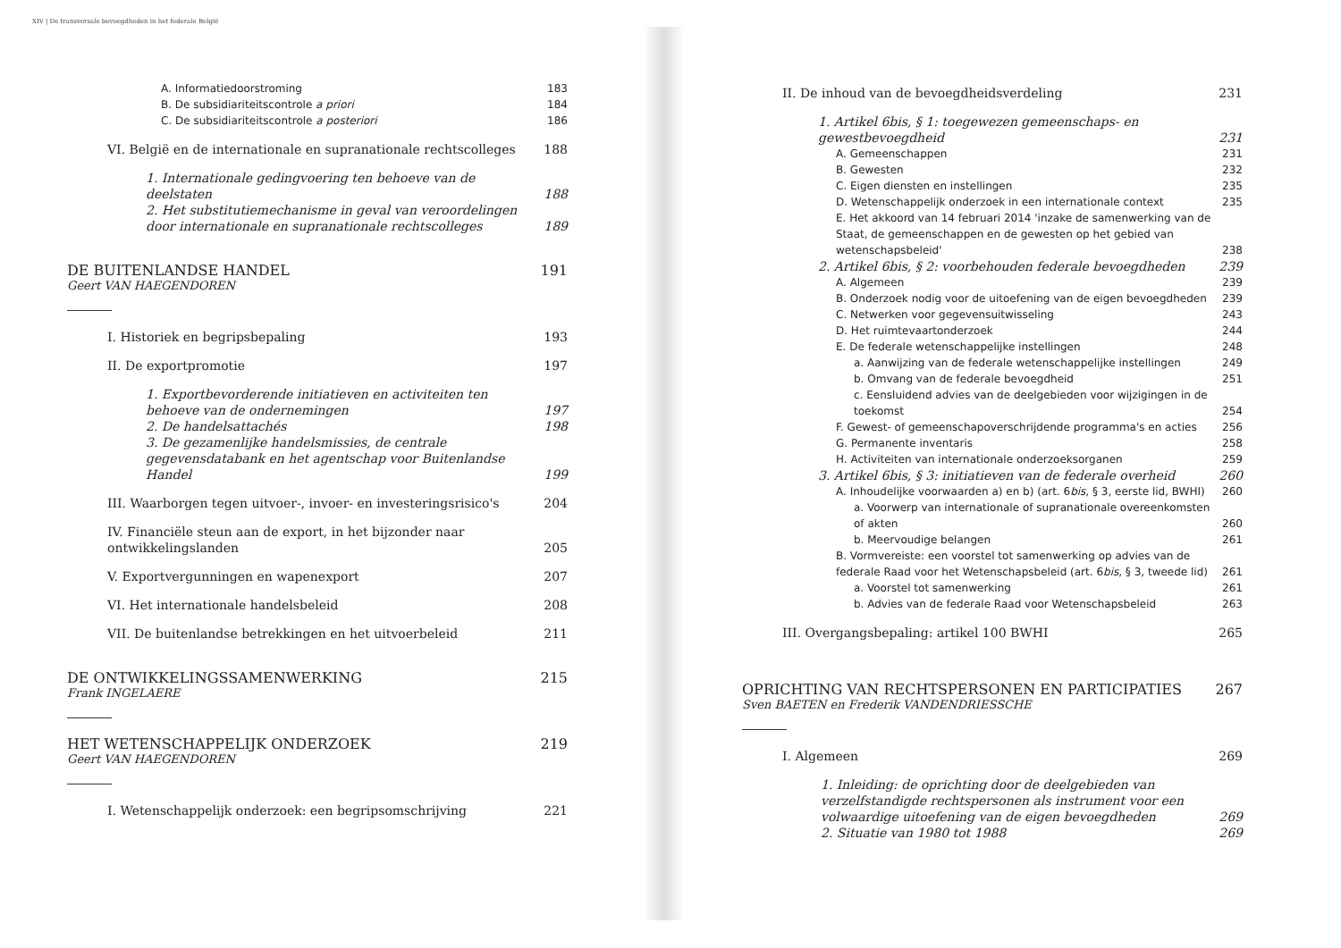XIV | De transversale bevoegdheden in het federale België
A. Informatiedoorstroming 183
B. De subsidiariteitscontrole a priori 184
C. De subsidiariteitscontrole a posteriori 186
VI. België en de internationale en supranationale rechtscolleges 188
1. Internationale gedingvoering ten behoeve van de deelstaten 188
2. Het substitutiemechanisme in geval van veroordelingen door internationale en supranationale rechtscolleges 189
DE BUITENLANDSE HANDEL 191
Geert VAN HAEGENDOREN
I. Historiek en begripsbepaling 193
II. De exportpromotie 197
1. Exportbevorderende initiatieven en activiteiten ten behoeve van de ondernemingen 197
2. De handelsattachés 198
3. De gezamenlijke handelsmissies, de centrale gegevensdatabank en het agentschap voor Buitenlandse Handel 199
III. Waarborgen tegen uitvoer-, invoer- en investeringsrisico's 204
IV. Financiële steun aan de export, in het bijzonder naar ontwikkelingslanden 205
V. Exportvergunningen en wapenexport 207
VI. Het internationale handelsbeleid 208
VII. De buitenlandse betrekkingen en het uitvoerbeleid 211
DE ONTWIKKELINGSSAMENWERKING 215
Frank INGELAERE
HET WETENSCHAPPELIJK ONDERZOEK 219
Geert VAN HAEGENDOREN
I. Wetenschappelijk onderzoek: een begripsomschrijving 221
II. De inhoud van de bevoegdheidsverdeling 231
1. Artikel 6bis, § 1: toegewezen gemeenschaps- en gewestbevoegdheid 231
A. Gemeenschappen 231
B. Gewesten 232
C. Eigen diensten en instellingen 235
D. Wetenschappelijk onderzoek in een internationale context 235
E. Het akkoord van 14 februari 2014 'inzake de samenwerking van de Staat, de gemeenschappen en de gewesten op het gebied van wetenschapsbeleid' 238
2. Artikel 6bis, § 2: voorbehouden federale bevoegdheden 239
A. Algemeen 239
B. Onderzoek nodig voor de uitoefening van de eigen bevoegdheden 239
C. Netwerken voor gegevensuitwisseling 243
D. Het ruimtevaartonderzoek 244
E. De federale wetenschappelijke instellingen 248
a. Aanwijzing van de federale wetenschappelijke instellingen 249
b. Omvang van de federale bevoegdheid 251
c. Eensluidend advies van de deelgebieden voor wijzigingen in de toekomst 254
F. Gewest- of gemeenschapoverschrijdende programma's en acties 256
G. Permanente inventaris 258
H. Activiteiten van internationale onderzoeksorganen 259
3. Artikel 6bis, § 3: initiatieven van de federale overheid 260
A. Inhoudelijke voorwaarden a) en b) (art. 6bis, § 3, eerste lid, BWHI) 260
a. Voorwerp van internationale of supranationale overeenkomsten of akten 260
b. Meervoudige belangen 261
B. Vormvereiste: een voorstel tot samenwerking op advies van de federale Raad voor het Wetenschapsbeleid (art. 6bis, § 3, tweede lid) 261
a. Voorstel tot samenwerking 261
b. Advies van de federale Raad voor Wetenschapsbeleid 263
III. Overgangsbepaling: artikel 100 BWHI 265
OPRICHTING VAN RECHTSPERSONEN EN PARTICIPATIES 267
Sven BAETEN en Frederik VANDENDRIESSCHE
I. Algemeen 269
1. Inleiding: de oprichting door de deelgebieden van verzelfstandigde rechtspersonen als instrument voor een volwaardige uitoefening van de eigen bevoegdheden 269
2. Situatie van 1980 tot 1988 269